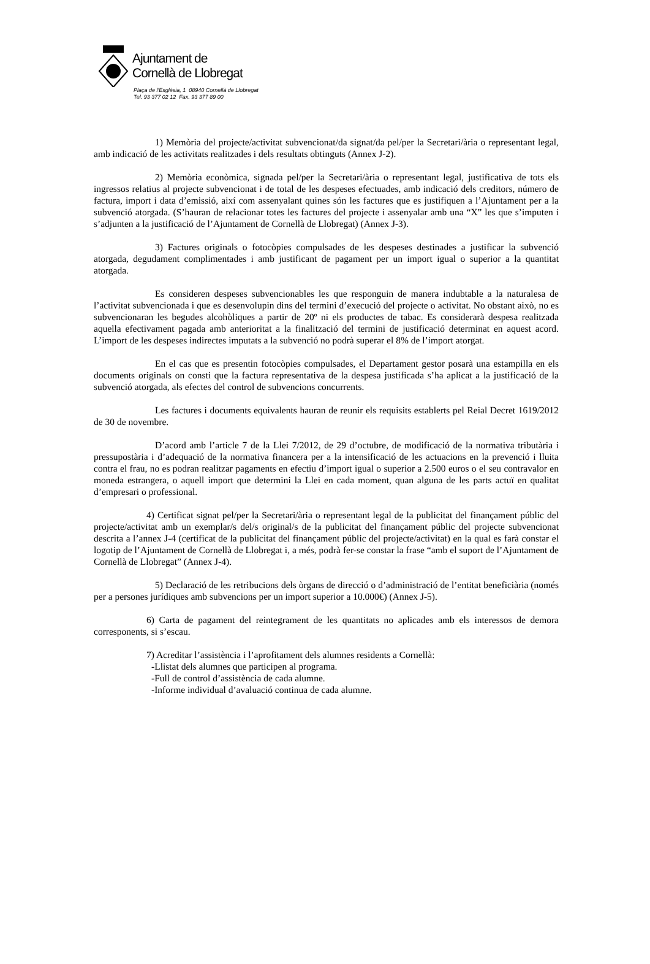Ajuntament de
Cornellà de Llobregat
Plaça de l'Església, 1 08940 Cornellà de Llobregat
Tel. 93 377 02 12 Fax. 93 377 89 00
1) Memòria del projecte/activitat subvencionat/da signat/da pel/per la Secretari/ària o representant legal, amb indicació de les activitats realitzades i dels resultats obtinguts (Annex J-2).
2) Memòria econòmica, signada pel/per la Secretari/ària o representant legal, justificativa de tots els ingressos relatius al projecte subvencionat i de total de les despeses efectuades, amb indicació dels creditors, número de factura, import i data d’emissió, així com assenyalant quines són les factures que es justifiquen a l’Ajuntament per a la subvenció atorgada. (S’hauran de relacionar totes les factures del projecte i assenyalar amb una “X” les que s’imputen i s’adjunten a la justificació de l’Ajuntament de Cornellà de Llobregat) (Annex J-3).
3) Factures originals o fotocòpies compulsades de les despeses destinades a justificar la subvenció atorgada, degudament complimentades i amb justificant de pagament per un import igual o superior a la quantitat atorgada.
Es consideren despeses subvencionables les que responguin de manera indubtable a la naturalesa de l’activitat subvencionada i que es desenvolupin dins del termini d’execució del projecte o activitat. No obstant això, no es subvencionaran les begudes alcohòliques a partir de 20º ni els productes de tabac. Es considerarà despesa realitzada aquella efectivament pagada amb anterioritat a la finalització del termini de justificació determinat en aquest acord. L’import de les despeses indirectes imputats a la subvenció no podrà superar el 8% de l’import atorgat.
En el cas que es presentin fotocòpies compulsades, el Departament gestor posarà una estampilla en els documents originals on consti que la factura representativa de la despesa justificada s’ha aplicat a la justificació de la subvenció atorgada, als efectes del control de subvencions concurrents.
Les factures i documents equivalents hauran de reunir els requisits establerts pel Reial Decret 1619/2012 de 30 de novembre.
D’acord amb l’article 7 de la Llei 7/2012, de 29 d’octubre, de modificació de la normativa tributària i pressupostària i d’adequació de la normativa financera per a la intensificació de les actuacions en la prevenció i lluita contra el frau, no es podran realitzar pagaments en efectiu d’import igual o superior a 2.500 euros o el seu contravalor en moneda estrangera, o aquell import que determini la Llei en cada moment, quan alguna de les parts actuï en qualitat d’empresari o professional.
4) Certificat signat pel/per la Secretari/ària o representant legal de la publicitat del finançament públic del projecte/activitat amb un exemplar/s del/s original/s de la publicitat del finançament públic del projecte subvencionat descrita a l’annex J-4 (certificat de la publicitat del finançament públic del projecte/activitat) en la qual es farà constar el logotip de l’Ajuntament de Cornellà de Llobregat i, a més, podrà fer-se constar la frase “amb el suport de l’Ajuntament de Cornellà de Llobregat” (Annex J-4).
5) Declaració de les retribucions dels òrgans de direcció o d’administració de l’entitat beneficiària (només per a persones jurídiques amb subvencions per un import superior a 10.000€) (Annex J-5).
6) Carta de pagament del reintegrament de les quantitats no aplicades amb els interessos de demora corresponents, si s’escau.
7) Acreditar l’assistència i l’aprofitament dels alumnes residents a Cornellà:
-Llistat dels alumnes que participen al programa.
-Full de control d’assistència de cada alumne.
-Informe individual d’avaluació continua de cada alumne.